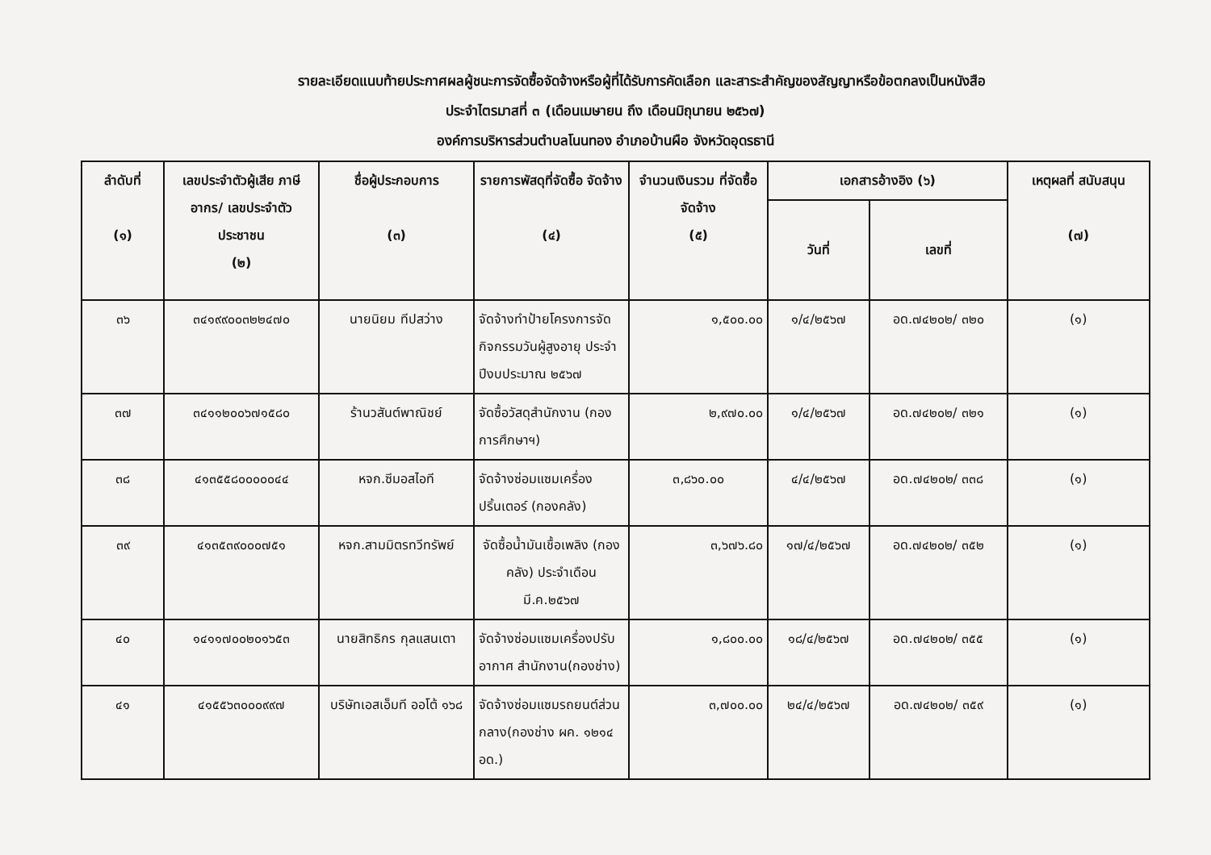รายละเอียดแนบท้ายประกาศผลผู้ชนะการจัดซื้อจัดจ้างหรือผู้ที่ได้รับการคัดเลือก และสาระสำคัญของสัญญาหรือข้อตกลงเป็นหนังสือ
ประจำไตรมาสที่ ๓ (เดือนเมษายน ถึง เดือนมิถุนายน ๒๕๖๗)
องค์การบริหารส่วนตำบลโนนทอง อำเภอบ้านผือ จังหวัดอุดรธานี
| ลำดับที่ (๑) | เลขประจำตัวผู้เสีย ภาษีอากร/ เลขประจำตัว ประชาชน (๒) | ชื่อผู้ประกอบการ (๓) | รายการพัสดุที่จัดซื้อ จัดจ้าง (๔) | จำนวนเงินรวม ที่จัดซื้อจัดจ้าง (๕) | เอกสารอ้างอิง (๖) | | เหตุผลที่ สนับสนุน (๗) |
| --- | --- | --- | --- | --- | --- | --- | --- |
| | | | | | วันที่ | เลขที่ | |
| ๓๖ | ๓๔๑๙๙๐๐๓๒๒๔๗๐ | นายนิยม ทีปสว่าง | จัดจ้างทำป้ายโครงการจัดกิจกรรมวันผู้สูงอายุ ประจำปีงบประมาณ ๒๕๖๗ | ๑,๕๐๐.๐๐ | ๑/๔/๒๕๖๗ | อด.๗๔๒๐๒/ ๓๒๐ | (๑) |
| ๓๗ | ๓๔๑๑๒๐๐๖๗๑๕๘๐ | ร้านวสันต์พาณิชย์ | จัดซื้อวัสดุสำนักงาน (กองการศึกษาฯ) | ๒,๙๗๐.๐๐ | ๑/๔/๒๕๖๗ | อด.๗๔๒๐๒/ ๓๒๑ | (๑) |
| ๓๘ | ๔๑๓๕๕๘๐๐๐๐๐๔๔ | หจก.ซีมอสไอที | จัดจ้างซ่อมแซมเครื่องปริ้นเตอร์ (กองคลัง) | ๓,๘๖๐.๐๐ | ๔/๔/๒๕๖๗ | อด.๗๔๒๐๒/ ๓๓๘ | (๑) |
| ๓๙ | ๔๑๓๕๓๙๐๐๐๗๕๑ | หจก.สามมิตรทวีทรัพย์ | จัดซื้อน้ำมันเชื้อเพลิง (กองคลัง) ประจำเดือน มี.ค.๒๕๖๗ | ๓,๖๗๖.๘๐ | ๑๗/๔/๒๕๖๗ | อด.๗๔๒๐๒/ ๓๕๒ | (๑) |
| ๔๐ | ๑๔๑๑๗๐๐๒๐๑๖๕๓ | นายสิทธิกร กุลแสนเตา | จัดจ้างซ่อมแซมเครื่องปรับอากาศ สำนักงาน(กองช่าง) | ๑,๘๐๐.๐๐ | ๑๘/๔/๒๕๖๗ | อด.๗๔๒๐๒/ ๓๕๕ | (๑) |
| ๔๑ | ๔๑๕๕๖๓๐๐๐๙๙๗ | บริษัทเอสเอ็มที ออโต้ ๑๖๘ | จัดจ้างซ่อมแซมรถยนต์ส่วนกลาง(กองช่าง ผค. ๑๒๑๔ อด.) | ๓,๗๐๐.๐๐ | ๒๔/๔/๒๕๖๗ | อด.๗๔๒๐๒/ ๓๕๙ | (๑) |